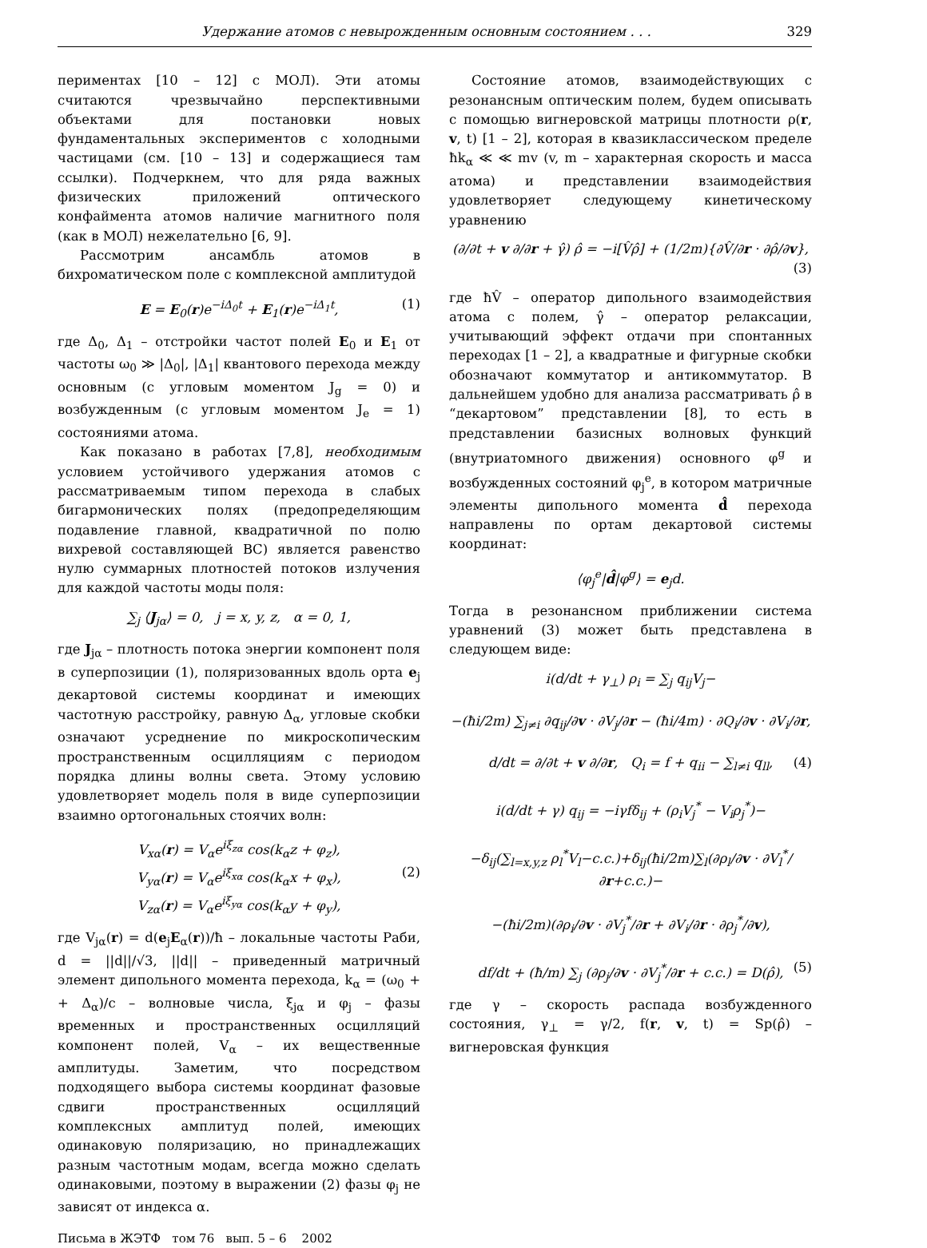Удержание атомов с невырожденным основным состоянием . . . 329
периментах [10 – 12] с МОЛ). Эти атомы считаются чрезвычайно перспективными объектами для постановки новых фундаментальных экспериментов с холодными частицами (см. [10 – 13] и содержащиеся там ссылки). Подчеркнем, что для ряда важных физических приложений оптического конфаймента атомов наличие магнитного поля (как в МОЛ) нежелательно [6, 9].
Рассмотрим ансамбль атомов в бихроматическом поле с комплексной амплитудой
E = E<sub>0</sub>(r)e<sup>−iΔ<sub>0</sub>t</sup> + E<sub>1</sub>(r)e<sup>−iΔ<sub>1</sub>t</sup>, (1)
где Δ<sub>0</sub>, Δ<sub>1</sub> – отстройки частот полей E<sub>0</sub> и E<sub>1</sub> от частоты ω<sub>0</sub> ≫ |Δ<sub>0</sub>|, |Δ<sub>1</sub>| квантового перехода между основным (с угловым моментом J<sub>g</sub> = 0) и возбужденным (с угловым моментом J<sub>e</sub> = 1) состояниями атома.
Как показано в работах [7,8], необходимым условием устойчивого удержания атомов с рассматриваемым типом перехода в слабых бигармонических полях (предопределяющим подавление главной, квадратичной по полю вихревой составляющей ВС) является равенство нулю суммарных плотностей потоков излучения для каждой частоты моды поля:
∑<sub>j</sub> ⟨J<sub>jα</sub>⟩ = 0, j = x, y, z, α = 0, 1,
где J<sub>jα</sub> – плотность потока энергии компонент поля в суперпозиции (1), поляризованных вдоль орта e<sub>j</sub> декартовой системы координат и имеющих частотную расстройку, равную Δ<sub>α</sub>, угловые скобки означают усреднение по микроскопическим пространственным осцилляциям с периодом порядка длины волны света. Этому условию удовлетворяет модель поля в виде суперпозиции взаимно ортогональных стоячих волн:
V<sub>xα</sub>(r) = V<sub>α</sub>e<sup>iξ<sub>zα</sub></sup> cos(k<sub>α</sub>z + φ<sub>z</sub>),
V<sub>yα</sub>(r) = V<sub>α</sub>e<sup>iξ<sub>xα</sub></sup> cos(k<sub>α</sub>x + φ<sub>x</sub>), (2)
V<sub>zα</sub>(r) = V<sub>α</sub>e<sup>iξ<sub>yα</sub></sup> cos(k<sub>α</sub>y + φ<sub>y</sub>),
где V<sub>jα</sub>(r) = d(e<sub>j</sub>E<sub>α</sub>(r))/ħ – локальные частоты Раби, d = ||d||/√3, ||d|| – приведенный матричный элемент дипольного момента перехода, k<sub>α</sub> = (ω<sub>0</sub> + + Δ<sub>α</sub>)/c – волновые числа, ξ<sub>jα</sub> и φ<sub>j</sub> – фазы временных и пространственных осцилляций компонент полей, V<sub>α</sub> – их вещественные амплитуды. Заметим, что посредством подходящего выбора системы координат фазовые сдвиги пространственных осцилляций комплексных амплитуд полей, имеющих одинаковую поляризацию, но принадлежащих разным частотным модам, всегда можно сделать одинаковыми, поэтому в выражении (2) фазы φ<sub>j</sub> не зависят от индекса α.
Письма в ЖЭТФ том 76 вып. 5 – 6 2002
Состояние атомов, взаимодействующих с резонансным оптическим полем, будем описывать с помощью вигнеровской матрицы плотности ρ(r, v, t) [1 – 2], которая в квазиклассическом пределе ħk<sub>α</sub> ≪ ≪ mv (v, m – характерная скорость и масса атома) и представлении взаимодействия удовлетворяет следующему кинетическому уравнению
(∂/∂t + v ∂/∂r + γ̂) ρ̂ = −i[V̂ρ̂] + (1/2m){∂V̂/∂r · ∂ρ̂/∂v},
(3)
где ħV̂ – оператор дипольного взаимодействия атома с полем, γ̂ – оператор релаксации, учитывающий эффект отдачи при спонтанных переходах [1 – 2], а квадратные и фигурные скобки обозначают коммутатор и антикоммутатор. В дальнейшем удобно для анализа рассматривать ρ̂ в “декартовом” представлении [8], то есть в представлении базисных волновых функций (внутриатомного движения) основного φ<sup>g</sup> и возбужденных состояний φ<sub>j</sub><sup>e</sup>, в котором матричные элементы дипольного момента d̂ перехода направлены по ортам декартовой системы координат:
⟨φ<sub>j</sub><sup>e</sup>|d̂|φ<sup>g</sup>⟩ = e<sub>j</sub>d.
Тогда в резонансном приближении система уравнений (3) может быть представлена в следующем виде:
i(d/dt + γ<sub>⊥</sub>) ρ<sub>i</sub> = ∑<sub>j</sub> q<sub>ij</sub>V<sub>j</sub>−
−(ħi/2m) ∑<sub>j≠i</sub> ∂q<sub>ij</sub>/∂v · ∂V<sub>j</sub>/∂r − (ħi/4m) · ∂Q<sub>i</sub>/∂v · ∂V<sub>i</sub>/∂r,
d/dt = ∂/∂t + v ∂/∂r, Q<sub>i</sub> = f + q<sub>ii</sub> − ∑<sub>l≠i</sub> q<sub>ll</sub>, (4)
i(d/dt + γ) q<sub>ij</sub> = −iγfδ<sub>ij</sub> + (ρ<sub>i</sub>V<sub>j</sub><sup>*</sup> − V<sub>i</sub>ρ<sub>j</sub><sup>*</sup>)−
−δ<sub>ij</sub>(∑<sub>l=x,y,z</sub> ρ<sub>l</sub><sup>*</sup>V<sub>l</sub>−c.c.)+δ<sub>ij</sub>(ħi/2m)∑<sub>l</sub>(∂ρ<sub>l</sub>/∂v · ∂V<sub>l</sub><sup>*</sup>/∂r+c.c.)−
−(ħi/2m)(∂ρ<sub>i</sub>/∂v · ∂V<sub>j</sub><sup>*</sup>/∂r + ∂V<sub>i</sub>/∂r · ∂ρ<sub>j</sub><sup>*</sup>/∂v),
df/dt + (ħ/m) ∑<sub>j</sub> (∂ρ<sub>j</sub>/∂v · ∂V<sub>j</sub><sup>*</sup>/∂r + c.c.) = D(ρ̂), (5)
где γ – скорость распада возбужденного состояния, γ<sub>⊥</sub> = γ/2, f(r, v, t) = Sp(ρ̂) – вигнеровская функция